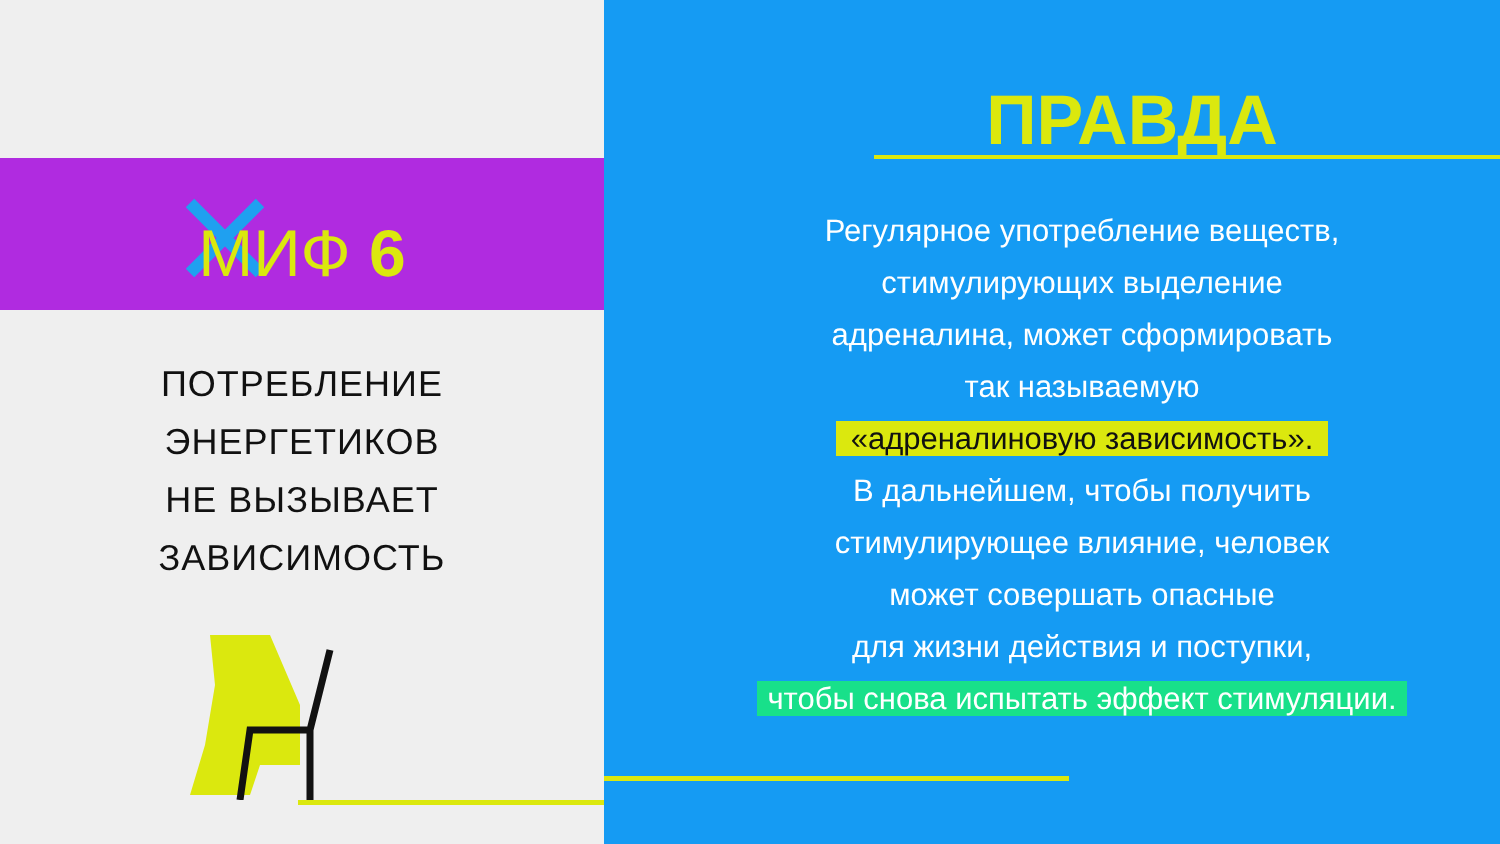МИФ 6
ПОТРЕБЛЕНИЕ
ЭНЕРГЕТИКОВ
НЕ ВЫЗЫВАЕТ
ЗАВИСИМОСТЬ
ПРАВДА
Регулярное употребление веществ,
стимулирующих выделение
адреналина, может сформировать
так называемую
«адреналиновую зависимость».
В дальнейшем, чтобы получить
стимулирующее влияние, человек
может совершать опасные
для жизни действия и поступки,
чтобы снова испытать эффект стимуляции.